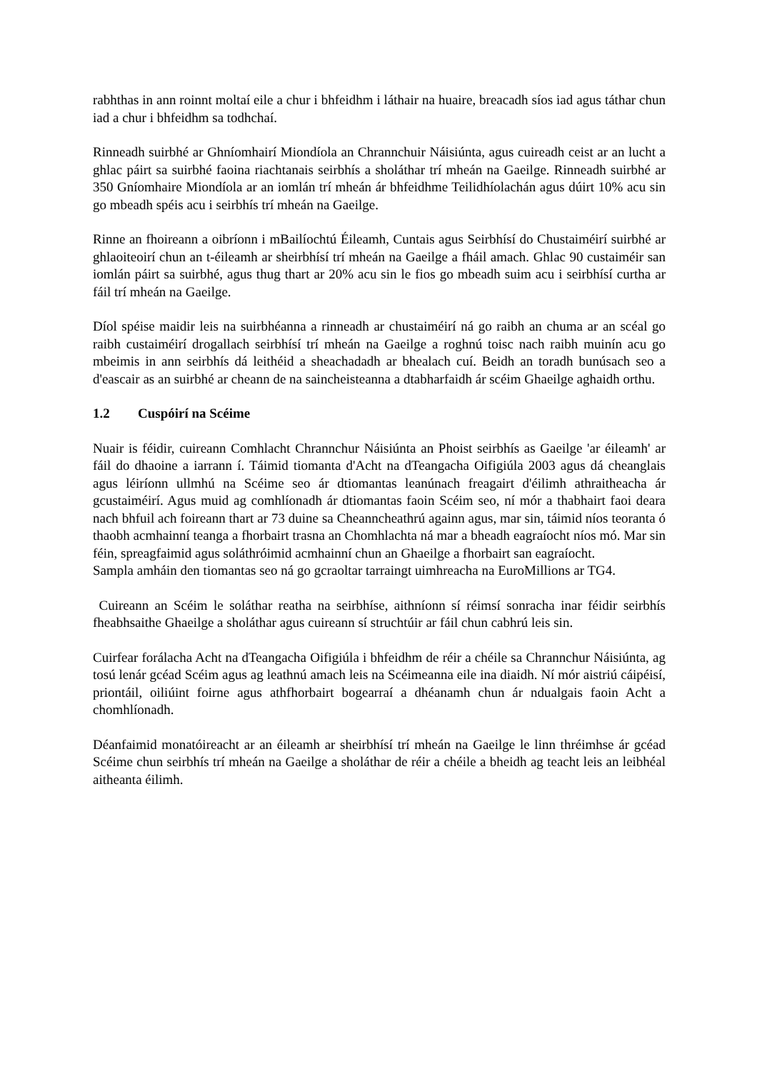rabhthas in ann roinnt moltaí eile a chur i bhfeidhm i láthair na huaire, breacadh síos iad agus táthar chun iad a chur i bhfeidhm sa todhchaí.
Rinneadh suirbhé ar Ghníomhairí Miondíola an Chrannchuir Náisiúnta, agus cuireadh ceist ar an lucht a ghlac páirt sa suirbhé faoina riachtanais seirbhís a sholáthar trí mheán na Gaeilge. Rinneadh suirbhé ar 350 Gníomhaire Miondíola ar an iomlán trí mheán ár bhfeidhme Teilidhíolachán agus dúirt 10% acu sin go mbeadh spéis acu i seirbhís trí mheán na Gaeilge.
Rinne an fhoireann a oibríonn i mBailíochtú Éileamh, Cuntais agus Seirbhísí do Chustaiméirí suirbhé ar ghlaoiteoirí chun an t-éileamh ar sheirbhísí trí mheán na Gaeilge a fháil amach. Ghlac 90 custaiméir san iomlán páirt sa suirbhé, agus thug thart ar 20% acu sin le fios go mbeadh suim acu i seirbhísí curtha ar fáil trí mheán na Gaeilge.
Díol spéise maidir leis na suirbhéanna a rinneadh ar chustaiméirí ná go raibh an chuma ar an scéal go raibh custaiméirí drogallach seirbhísí trí mheán na Gaeilge a roghnú toisc nach raibh muinín acu go mbeimis in ann seirbhís dá leithéid a sheachadadh ar bhealach cuí. Beidh an toradh bunúsach seo a d'eascair as an suirbhé ar cheann de na saincheisteanna a dtabharfaidh ár scéim Ghaeilge aghaidh orthu.
1.2 Cuspóirí na Scéime
Nuair is féidir, cuireann Comhlacht Chrannchur Náisiúnta an Phoist seirbhís as Gaeilge 'ar éileamh' ar fáil do dhaoine a iarrann í. Táimid tiomanta d'Acht na dTeangacha Oifigiúla 2003 agus dá cheanglais agus léiríonn ullmhú na Scéime seo ár dtiomantas leanúnach freagairt d'éilimh athraitheacha ár gcustaiméirí. Agus muid ag comhlíonadh ár dtiomantas faoin Scéim seo, ní mór a thabhairt faoi deara nach bhfuil ach foireann thart ar 73 duine sa Cheanncheathrú againn agus, mar sin, táimid níos teoranta ó thaobh acmhainní teanga a fhorbairt trasna an Chomhlachta ná mar a bheadh eagraíocht níos mó. Mar sin féin, spreagfaimid agus soláthróimid acmhainní chun an Ghaeilge a fhorbairt san eagraíocht.
Sampla amháin den tiomantas seo ná go gcraoltar tarraingt uimhreacha na EuroMillions ar TG4.
Cuireann an Scéim le soláthar reatha na seirbhíse, aithníonn sí réimsí sonracha inar féidir seirbhís fheabhsaithe Ghaeilge a sholáthar agus cuireann sí struchtúir ar fáil chun cabhrú leis sin.
Cuirfear forálacha Acht na dTeangacha Oifigiúla i bhfeidhm de réir a chéile sa Chrannchur Náisiúnta, ag tosú lenár gcéad Scéim agus ag leathnú amach leis na Scéimeanna eile ina diaidh. Ní mór aistriú cáipéisí, priontáil, oiliúint foirne agus athfhorbairt bogearraí a dhéanamh chun ár ndualgais faoin Acht a chomhlíonadh.
Déanfaimid monatóireacht ar an éileamh ar sheirbhísí trí mheán na Gaeilge le linn thréimhse ár gcéad Scéime chun seirbhís trí mheán na Gaeilge a sholáthar de réir a chéile a bheidh ag teacht leis an leibhéal aitheanta éilimh.